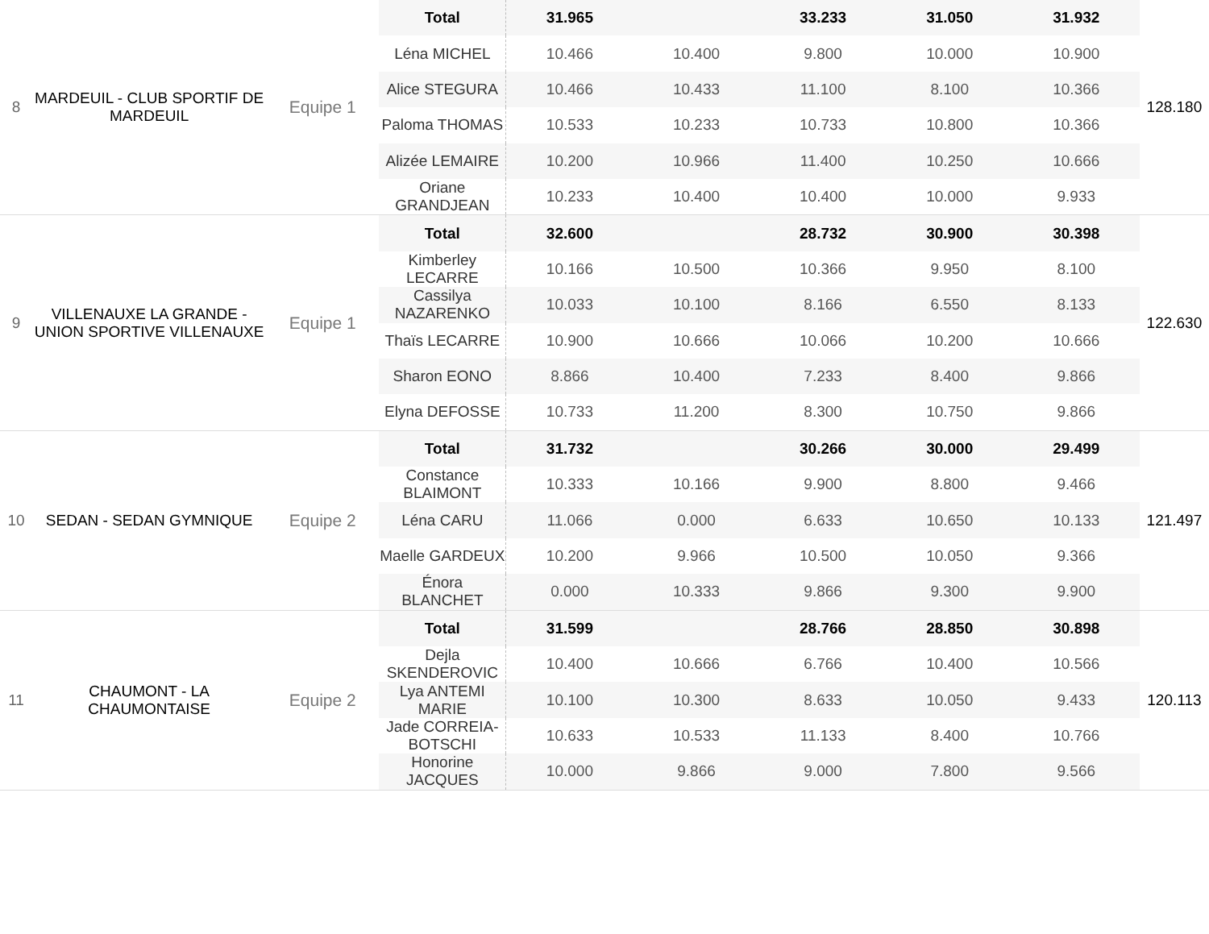| 8 | MARDEUIL - CLUB SPORTIF DE MARDEUIL | Equipe 1 | Total | 31.965 | | 33.233 | 31.050 | 31.932 | 128.180 |
| | | | Léna MICHEL | 10.466 | 10.400 | 9.800 | 10.000 | 10.900 | |
| | | | Alice STEGURA | 10.466 | 10.433 | 11.100 | 8.100 | 10.366 | |
| | | | Paloma THOMAS | 10.533 | 10.233 | 10.733 | 10.800 | 10.366 | |
| | | | Alizée LEMAIRE | 10.200 | 10.966 | 11.400 | 10.250 | 10.666 | |
| | | | Oriane GRANDJEAN | 10.233 | 10.400 | 10.400 | 10.000 | 9.933 | |
| 9 | VILLENAUXE LA GRANDE - UNION SPORTIVE VILLENAUXE | Equipe 1 | Total | 32.600 | | 28.732 | 30.900 | 30.398 | 122.630 |
| | | | Kimberley LECARRE | 10.166 | 10.500 | 10.366 | 9.950 | 8.100 | |
| | | | Cassilya NAZARENKO | 10.033 | 10.100 | 8.166 | 6.550 | 8.133 | |
| | | | Thaïs LECARRE | 10.900 | 10.666 | 10.066 | 10.200 | 10.666 | |
| | | | Sharon EONO | 8.866 | 10.400 | 7.233 | 8.400 | 9.866 | |
| | | | Elyna DEFOSSE | 10.733 | 11.200 | 8.300 | 10.750 | 9.866 | |
| 10 | SEDAN - SEDAN GYMNIQUE | Equipe 2 | Total | 31.732 | | 30.266 | 30.000 | 29.499 | 121.497 |
| | | | Constance BLAIMONT | 10.333 | 10.166 | 9.900 | 8.800 | 9.466 | |
| | | | Léna CARU | 11.066 | 0.000 | 6.633 | 10.650 | 10.133 | |
| | | | Maelle GARDEUX | 10.200 | 9.966 | 10.500 | 10.050 | 9.366 | |
| | | | Énora BLANCHET | 0.000 | 10.333 | 9.866 | 9.300 | 9.900 | |
| 11 | CHAUMONT - LA CHAUMONTAISE | Equipe 2 | Total | 31.599 | | 28.766 | 28.850 | 30.898 | 120.113 |
| | | | Dejla SKENDEROVIC | 10.400 | 10.666 | 6.766 | 10.400 | 10.566 | |
| | | | Lya ANTEMI MARIE | 10.100 | 10.300 | 8.633 | 10.050 | 9.433 | |
| | | | Jade CORREIA-BOTSCHI | 10.633 | 10.533 | 11.133 | 8.400 | 10.766 | |
| | | | Honorine JACQUES | 10.000 | 9.866 | 9.000 | 7.800 | 9.566 | |